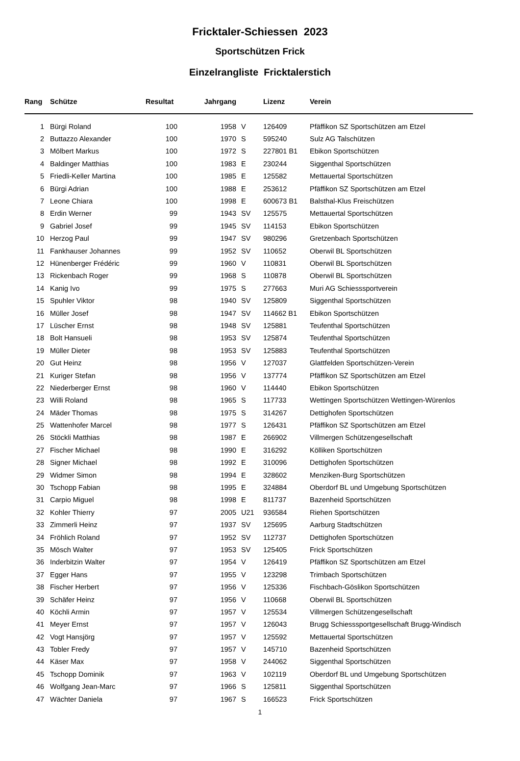Fricktaler-Schiessen 2023
Sportschützen Frick
Einzelrangliste Fricktalerstich
| Rang | | Schütze | Resultat | Jahrgang | | | Lizenz | Verein |
| --- | --- | --- | --- | --- | --- | --- | --- | --- |
| 1 | | Bürgi Roland | 100 | 1958 | | V | 126409 | Pfäffikon SZ Sportschützen am Etzel |
| 2 | | Buttazzo Alexander | 100 | 1970 | | S | 595240 | Sulz AG Talschützen |
| 3 | | Mölbert Markus | 100 | 1972 | | S | 227801 B1 | Ebikon Sportschützen |
| 4 | | Baldinger Matthias | 100 | 1983 | | E | 230244 | Siggenthal Sportschützen |
| 5 | | Friedli-Keller Martina | 100 | 1985 | | E | 125582 | Mettauertal Sportschützen |
| 6 | | Bürgi Adrian | 100 | 1988 | | E | 253612 | Pfäffikon SZ Sportschützen am Etzel |
| 7 | | Leone Chiara | 100 | 1998 | | E | 600673 B1 | Balsthal-Klus Freischützen |
| 8 | | Erdin Werner | 99 | 1943 | | SV | 125575 | Mettauertal Sportschützen |
| 9 | | Gabriel Josef | 99 | 1945 | | SV | 114153 | Ebikon Sportschützen |
| 10 | | Herzog Paul | 99 | 1947 | | SV | 980296 | Gretzenbach Sportschützen |
| 11 | | Fankhauser Johannes | 99 | 1952 | | SV | 110652 | Oberwil BL Sportschützen |
| 12 | | Hünenberger Frédéric | 99 | 1960 | | V | 110831 | Oberwil BL Sportschützen |
| 13 | | Rickenbach Roger | 99 | 1968 | | S | 110878 | Oberwil BL Sportschützen |
| 14 | | Kanig Ivo | 99 | 1975 | | S | 277663 | Muri AG Schiesssportverein |
| 15 | | Spuhler Viktor | 98 | 1940 | | SV | 125809 | Siggenthal Sportschützen |
| 16 | | Müller Josef | 98 | 1947 | | SV | 114662 B1 | Ebikon Sportschützen |
| 17 | | Lüscher Ernst | 98 | 1948 | | SV | 125881 | Teufenthal Sportschützen |
| 18 | | Bolt Hansueli | 98 | 1953 | | SV | 125874 | Teufenthal Sportschützen |
| 19 | | Müller Dieter | 98 | 1953 | | SV | 125883 | Teufenthal Sportschützen |
| 20 | | Gut Heinz | 98 | 1956 | | V | 127037 | Glattfelden Sportschützen-Verein |
| 21 | | Kuriger Stefan | 98 | 1956 | | V | 137774 | Pfäffikon SZ Sportschützen am Etzel |
| 22 | | Niederberger Ernst | 98 | 1960 | | V | 114440 | Ebikon Sportschützen |
| 23 | | Willi Roland | 98 | 1965 | | S | 117733 | Wettingen Sportschützen Wettingen-Würenlos |
| 24 | | Mäder Thomas | 98 | 1975 | | S | 314267 | Dettighofen Sportschützen |
| 25 | | Wattenhofer Marcel | 98 | 1977 | | S | 126431 | Pfäffikon SZ Sportschützen am Etzel |
| 26 | | Stöckli Matthias | 98 | 1987 | | E | 266902 | Villmergen Schützengesellschaft |
| 27 | | Fischer Michael | 98 | 1990 | | E | 316292 | Kölliken Sportschützen |
| 28 | | Signer Michael | 98 | 1992 | | E | 310096 | Dettighofen Sportschützen |
| 29 | | Widmer Simon | 98 | 1994 | | E | 328602 | Menziken-Burg Sportschützen |
| 30 | | Tschopp Fabian | 98 | 1995 | | E | 324884 | Oberdorf BL und Umgebung Sportschützen |
| 31 | | Carpio Miguel | 98 | 1998 | | E | 811737 | Bazenheid Sportschützen |
| 32 | | Kohler Thierry | 97 | 2005 | | U21 | 936584 | Riehen Sportschützen |
| 33 | | Zimmerli Heinz | 97 | 1937 | | SV | 125695 | Aarburg Stadtschützen |
| 34 | | Fröhlich Roland | 97 | 1952 | | SV | 112737 | Dettighofen Sportschützen |
| 35 | | Mösch Walter | 97 | 1953 | | SV | 125405 | Frick Sportschützen |
| 36 | | Inderbitzin Walter | 97 | 1954 | | V | 126419 | Pfäffikon SZ Sportschützen am Etzel |
| 37 | | Egger Hans | 97 | 1955 | | V | 123298 | Trimbach Sportschützen |
| 38 | | Fischer Herbert | 97 | 1956 | | V | 125336 | Fischbach-Göslikon Sportschützen |
| 39 | | Schäfer Heinz | 97 | 1956 | | V | 110668 | Oberwil BL Sportschützen |
| 40 | | Köchli Armin | 97 | 1957 | | V | 125534 | Villmergen Schützengesellschaft |
| 41 | | Meyer Ernst | 97 | 1957 | | V | 126043 | Brugg Schiesssportgesellschaft Brugg-Windisch |
| 42 | | Vogt Hansjörg | 97 | 1957 | | V | 125592 | Mettauertal Sportschützen |
| 43 | | Tobler Fredy | 97 | 1957 | | V | 145710 | Bazenheid Sportschützen |
| 44 | | Käser Max | 97 | 1958 | | V | 244062 | Siggenthal Sportschützen |
| 45 | | Tschopp Dominik | 97 | 1963 | | V | 102119 | Oberdorf BL und Umgebung Sportschützen |
| 46 | | Wolfgang Jean-Marc | 97 | 1966 | | S | 125811 | Siggenthal Sportschützen |
| 47 | | Wächter Daniela | 97 | 1967 | | S | 166523 | Frick Sportschützen |
1